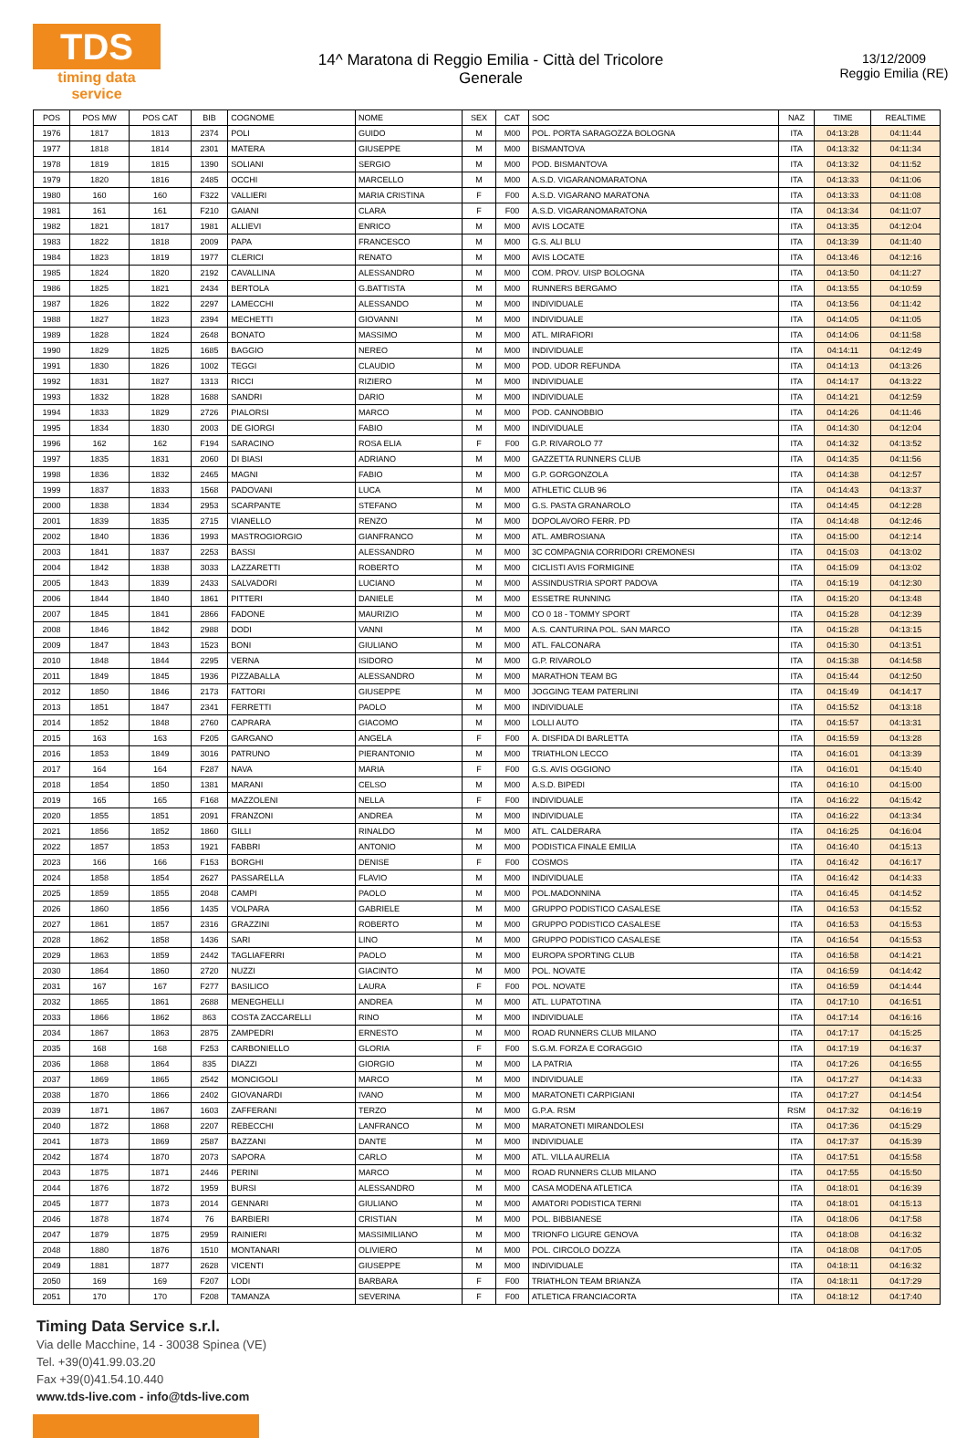TDS
timing data service
14^ Maratona di Reggio Emilia - Città del Tricolore
Generale
13/12/2009
Reggio Emilia (RE)
| POS | POS MW | POS CAT | BIB | COGNOME | NOME | SEX | CAT | SOC | NAZ | TIME | REALTIME |
| --- | --- | --- | --- | --- | --- | --- | --- | --- | --- | --- | --- |
| 1976 | 1817 | 1813 | 2374 | POLI | GUIDO | M | M00 | POL. PORTA SARAGOZZA BOLOGNA | ITA | 04:13:28 | 04:11:44 |
| 1977 | 1818 | 1814 | 2301 | MATERA | GIUSEPPE | M | M00 | BISMANTOVA | ITA | 04:13:32 | 04:11:34 |
| 1978 | 1819 | 1815 | 1390 | SOLIANI | SERGIO | M | M00 | POD. BISMANTOVA | ITA | 04:13:32 | 04:11:52 |
| 1979 | 1820 | 1816 | 2485 | OCCHI | MARCELLO | M | M00 | A.S.D. VIGARANOMARATONA | ITA | 04:13:33 | 04:11:06 |
| 1980 | 160 | 160 | F322 | VALLIERI | MARIA CRISTINA | F | F00 | A.S.D. VIGARANO MARATONA | ITA | 04:13:33 | 04:11:08 |
| 1981 | 161 | 161 | F210 | GAIANI | CLARA | F | F00 | A.S.D. VIGARANOMARATONA | ITA | 04:13:34 | 04:11:07 |
| 1982 | 1821 | 1817 | 1981 | ALLIEVI | ENRICO | M | M00 | AVIS LOCATE | ITA | 04:13:35 | 04:12:04 |
| 1983 | 1822 | 1818 | 2009 | PAPA | FRANCESCO | M | M00 | G.S. ALI BLU | ITA | 04:13:39 | 04:11:40 |
| 1984 | 1823 | 1819 | 1977 | CLERICI | RENATO | M | M00 | AVIS LOCATE | ITA | 04:13:46 | 04:12:16 |
| 1985 | 1824 | 1820 | 2192 | CAVALLINA | ALESSANDRO | M | M00 | COM. PROV. UISP BOLOGNA | ITA | 04:13:50 | 04:11:27 |
| 1986 | 1825 | 1821 | 2434 | BERTOLA | G.BATTISTA | M | M00 | RUNNERS BERGAMO | ITA | 04:13:55 | 04:10:59 |
| 1987 | 1826 | 1822 | 2297 | LAMECCHI | ALESSANDO | M | M00 | INDIVIDUALE | ITA | 04:13:56 | 04:11:42 |
| 1988 | 1827 | 1823 | 2394 | MECHETTI | GIOVANNI | M | M00 | INDIVIDUALE | ITA | 04:14:05 | 04:11:05 |
| 1989 | 1828 | 1824 | 2648 | BONATO | MASSIMO | M | M00 | ATL. MIRAFIORI | ITA | 04:14:06 | 04:11:58 |
| 1990 | 1829 | 1825 | 1685 | BAGGIO | NEREO | M | M00 | INDIVIDUALE | ITA | 04:14:11 | 04:12:49 |
| 1991 | 1830 | 1826 | 1002 | TEGGI | CLAUDIO | M | M00 | POD. UDOR REFUNDA | ITA | 04:14:13 | 04:13:26 |
| 1992 | 1831 | 1827 | 1313 | RICCI | RIZIERO | M | M00 | INDIVIDUALE | ITA | 04:14:17 | 04:13:22 |
| 1993 | 1832 | 1828 | 1688 | SANDRI | DARIO | M | M00 | INDIVIDUALE | ITA | 04:14:21 | 04:12:59 |
| 1994 | 1833 | 1829 | 2726 | PIALORSI | MARCO | M | M00 | POD. CANNOBBIO | ITA | 04:14:26 | 04:11:46 |
| 1995 | 1834 | 1830 | 2003 | DE GIORGI | FABIO | M | M00 | INDIVIDUALE | ITA | 04:14:30 | 04:12:04 |
| 1996 | 162 | 162 | F194 | SARACINO | ROSA ELIA | F | F00 | G.P. RIVAROLO 77 | ITA | 04:14:32 | 04:13:52 |
| 1997 | 1835 | 1831 | 2060 | DI BIASI | ADRIANO | M | M00 | GAZZETTA RUNNERS CLUB | ITA | 04:14:35 | 04:11:56 |
| 1998 | 1836 | 1832 | 2465 | MAGNI | FABIO | M | M00 | G.P. GORGONZOLA | ITA | 04:14:38 | 04:12:57 |
| 1999 | 1837 | 1833 | 1568 | PADOVANI | LUCA | M | M00 | ATHLETIC CLUB 96 | ITA | 04:14:43 | 04:13:37 |
| 2000 | 1838 | 1834 | 2953 | SCARPANTE | STEFANO | M | M00 | G.S. PASTA GRANAROLO | ITA | 04:14:45 | 04:12:28 |
| 2001 | 1839 | 1835 | 2715 | VIANELLO | RENZO | M | M00 | DOPOLAVORO FERR. PD | ITA | 04:14:48 | 04:12:46 |
| 2002 | 1840 | 1836 | 1993 | MASTROGIORGIO | GIANFRANCO | M | M00 | ATL. AMBROSIANA | ITA | 04:15:00 | 04:12:14 |
| 2003 | 1841 | 1837 | 2253 | BASSI | ALESSANDRO | M | M00 | 3C COMPAGNIA CORRIDORI CREMONESI | ITA | 04:15:03 | 04:13:02 |
| 2004 | 1842 | 1838 | 3033 | LAZZARETTI | ROBERTO | M | M00 | CICLISTI AVIS FORMIGINE | ITA | 04:15:09 | 04:13:02 |
| 2005 | 1843 | 1839 | 2433 | SALVADORI | LUCIANO | M | M00 | ASSINDUSTRIA SPORT PADOVA | ITA | 04:15:19 | 04:12:30 |
| 2006 | 1844 | 1840 | 1861 | PITTERI | DANIELE | M | M00 | ESSETRE RUNNING | ITA | 04:15:20 | 04:13:48 |
| 2007 | 1845 | 1841 | 2866 | FADONE | MAURIZIO | M | M00 | CO 0 18 - TOMMY SPORT | ITA | 04:15:28 | 04:12:39 |
| 2008 | 1846 | 1842 | 2988 | DODI | VANNI | M | M00 | A.S. CANTURINA POL. SAN MARCO | ITA | 04:15:28 | 04:13:15 |
| 2009 | 1847 | 1843 | 1523 | BONI | GIULIANO | M | M00 | ATL. FALCONARA | ITA | 04:15:30 | 04:13:51 |
| 2010 | 1848 | 1844 | 2295 | VERNA | ISIDORO | M | M00 | G.P. RIVAROLO | ITA | 04:15:38 | 04:14:58 |
| 2011 | 1849 | 1845 | 1936 | PIZZABALLA | ALESSANDRO | M | M00 | MARATHON TEAM BG | ITA | 04:15:44 | 04:12:50 |
| 2012 | 1850 | 1846 | 2173 | FATTORI | GIUSEPPE | M | M00 | JOGGING TEAM PATERLINI | ITA | 04:15:49 | 04:14:17 |
| 2013 | 1851 | 1847 | 2341 | FERRETTI | PAOLO | M | M00 | INDIVIDUALE | ITA | 04:15:52 | 04:13:18 |
| 2014 | 1852 | 1848 | 2760 | CAPRARA | GIACOMO | M | M00 | LOLLI AUTO | ITA | 04:15:57 | 04:13:31 |
| 2015 | 163 | 163 | F205 | GARGANO | ANGELA | F | F00 | A. DISFIDA DI BARLETTA | ITA | 04:15:59 | 04:13:28 |
| 2016 | 1853 | 1849 | 3016 | PATRUNO | PIERANTONIO | M | M00 | TRIATHLON LECCO | ITA | 04:16:01 | 04:13:39 |
| 2017 | 164 | 164 | F287 | NAVA | MARIA | F | F00 | G.S. AVIS OGGIONO | ITA | 04:16:01 | 04:15:40 |
| 2018 | 1854 | 1850 | 1381 | MARANI | CELSO | M | M00 | A.S.D. BIPEDI | ITA | 04:16:10 | 04:15:00 |
| 2019 | 165 | 165 | F168 | MAZZOLENI | NELLA | F | F00 | INDIVIDUALE | ITA | 04:16:22 | 04:15:42 |
| 2020 | 1855 | 1851 | 2091 | FRANZONI | ANDREA | M | M00 | INDIVIDUALE | ITA | 04:16:22 | 04:13:34 |
| 2021 | 1856 | 1852 | 1860 | GILLI | RINALDO | M | M00 | ATL. CALDERARA | ITA | 04:16:25 | 04:16:04 |
| 2022 | 1857 | 1853 | 1921 | FABBRI | ANTONIO | M | M00 | PODISTICA FINALE EMILIA | ITA | 04:16:40 | 04:15:13 |
| 2023 | 166 | 166 | F153 | BORGHI | DENISE | F | F00 | COSMOS | ITA | 04:16:42 | 04:16:17 |
| 2024 | 1858 | 1854 | 2627 | PASSARELLA | FLAVIO | M | M00 | INDIVIDUALE | ITA | 04:16:42 | 04:14:33 |
| 2025 | 1859 | 1855 | 2048 | CAMPI | PAOLO | M | M00 | POL.MADONNINA | ITA | 04:16:45 | 04:14:52 |
| 2026 | 1860 | 1856 | 1435 | VOLPARA | GABRIELE | M | M00 | GRUPPO PODISTICO CASALESE | ITA | 04:16:53 | 04:15:52 |
| 2027 | 1861 | 1857 | 2316 | GRAZZINI | ROBERTO | M | M00 | GRUPPO PODISTICO CASALESE | ITA | 04:16:53 | 04:15:53 |
| 2028 | 1862 | 1858 | 1436 | SARI | LINO | M | M00 | GRUPPO PODISTICO CASALESE | ITA | 04:16:54 | 04:15:53 |
| 2029 | 1863 | 1859 | 2442 | TAGLIAFERRI | PAOLO | M | M00 | EUROPA SPORTING CLUB | ITA | 04:16:58 | 04:14:21 |
| 2030 | 1864 | 1860 | 2720 | NUZZI | GIACINTO | M | M00 | POL. NOVATE | ITA | 04:16:59 | 04:14:42 |
| 2031 | 167 | 167 | F277 | BASILICO | LAURA | F | F00 | POL. NOVATE | ITA | 04:16:59 | 04:14:44 |
| 2032 | 1865 | 1861 | 2688 | MENEGHELLI | ANDREA | M | M00 | ATL. LUPATOTINA | ITA | 04:17:10 | 04:16:51 |
| 2033 | 1866 | 1862 | 863 | COSTA ZACCARELLI | RINO | M | M00 | INDIVIDUALE | ITA | 04:17:14 | 04:16:16 |
| 2034 | 1867 | 1863 | 2875 | ZAMPEDRI | ERNESTO | M | M00 | ROAD RUNNERS CLUB MILANO | ITA | 04:17:17 | 04:15:25 |
| 2035 | 168 | 168 | F253 | CARBONIELLO | GLORIA | F | F00 | S.G.M. FORZA E CORAGGIO | ITA | 04:17:19 | 04:16:37 |
| 2036 | 1868 | 1864 | 835 | DIAZZI | GIORGIO | M | M00 | LA PATRIA | ITA | 04:17:26 | 04:16:55 |
| 2037 | 1869 | 1865 | 2542 | MONCIGOLI | MARCO | M | M00 | INDIVIDUALE | ITA | 04:17:27 | 04:14:33 |
| 2038 | 1870 | 1866 | 2402 | GIOVANARDI | IVANO | M | M00 | MARATONETI CARPIGIANI | ITA | 04:17:27 | 04:14:54 |
| 2039 | 1871 | 1867 | 1603 | ZAFFERANI | TERZO | M | M00 | G.P.A. RSM | RSM | 04:17:32 | 04:16:19 |
| 2040 | 1872 | 1868 | 2207 | REBECCHI | LANFRANCO | M | M00 | MARATONETI MIRANDOLESI | ITA | 04:17:36 | 04:15:29 |
| 2041 | 1873 | 1869 | 2587 | BAZZANI | DANTE | M | M00 | INDIVIDUALE | ITA | 04:17:37 | 04:15:39 |
| 2042 | 1874 | 1870 | 2073 | SAPORA | CARLO | M | M00 | ATL. VILLA AURELIA | ITA | 04:17:51 | 04:15:58 |
| 2043 | 1875 | 1871 | 2446 | PERINI | MARCO | M | M00 | ROAD RUNNERS CLUB MILANO | ITA | 04:17:55 | 04:15:50 |
| 2044 | 1876 | 1872 | 1959 | BURSI | ALESSANDRO | M | M00 | CASA MODENA ATLETICA | ITA | 04:18:01 | 04:16:39 |
| 2045 | 1877 | 1873 | 2014 | GENNARI | GIULIANO | M | M00 | AMATORI PODISTICA TERNI | ITA | 04:18:01 | 04:15:13 |
| 2046 | 1878 | 1874 | 76 | BARBIERI | CRISTIAN | M | M00 | POL. BIBBIANESE | ITA | 04:18:06 | 04:17:58 |
| 2047 | 1879 | 1875 | 2959 | RAINIERI | MASSIMILIANO | M | M00 | TRIONFO LIGURE GENOVA | ITA | 04:18:08 | 04:16:32 |
| 2048 | 1880 | 1876 | 1510 | MONTANARI | OLIVIERO | M | M00 | POL. CIRCOLO DOZZA | ITA | 04:18:08 | 04:17:05 |
| 2049 | 1881 | 1877 | 2628 | VICENTI | GIUSEPPE | M | M00 | INDIVIDUALE | ITA | 04:18:11 | 04:16:32 |
| 2050 | 169 | 169 | F207 | LODI | BARBARA | F | F00 | TRIATHLON TEAM BRIANZA | ITA | 04:18:11 | 04:17:29 |
| 2051 | 170 | 170 | F208 | TAMANZA | SEVERINA | F | F00 | ATLETICA FRANCIACORTA | ITA | 04:18:12 | 04:17:40 |
Timing Data Service s.r.l.
Via delle Macchine, 14 - 30038 Spinea (VE)
Tel. +39(0)41.99.03.20
Fax +39(0)41.54.10.440
www.tds-live.com - info@tds-live.com